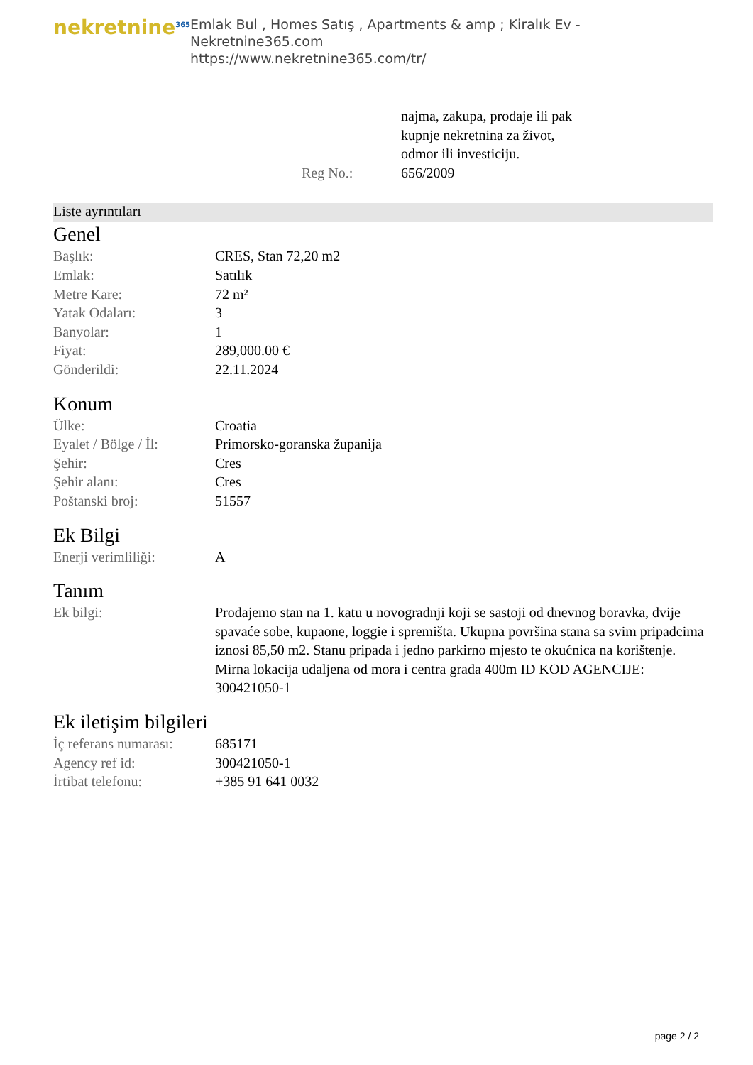nekretnine<sup>365</sup>
Emlak Bul , Homes Satış , Apartments & amp ; Kiralık Ev - Nekretnine365.com
https://www.nekretnine365.com/tr/
| | najma, zakupa, prodaje ili pak kupnje nekretnina za život, odmor ili investiciju. |
| Reg No.: | 656/2009 |
Liste ayrıntıları
Genel
| Başlık: | CRES, Stan 72,20 m2 |
| Emlak: | Satılık |
| Metre Kare: | 72 m² |
| Yatak Odaları: | 3 |
| Banyolar: | 1 |
| Fiyat: | 289,000.00 € |
| Gönderildi: | 22.11.2024 |
Konum
| Ülke: | Croatia |
| Eyalet / Bölge / İl: | Primorsko-goranska županija |
| Şehir: | Cres |
| Şehir alanı: | Cres |
| Poštanski broj: | 51557 |
Ek Bilgi
| Enerji verimliliği: | A |
Tanım
| Ek bilgi: | Prodajemo stan na 1. katu u novogradnji koji se sastoji od dnevnog boravka, dvije spavaće sobe, kupaone, loggie i spremišta. Ukupna površina stana sa svim pripadcima iznosi 85,50 m2. Stanu pripada i jedno parkirno mjesto te okućnica na korištenje. Mirna lokacija udaljena od mora i centra grada 400m ID KOD AGENCIJE: 300421050-1 |
Ek iletişim bilgileri
| İç referans numarası: | 685171 |
| Agency ref id: | 300421050-1 |
| İrtibat telefonu: | +385 91 641 0032 |
page 2 / 2